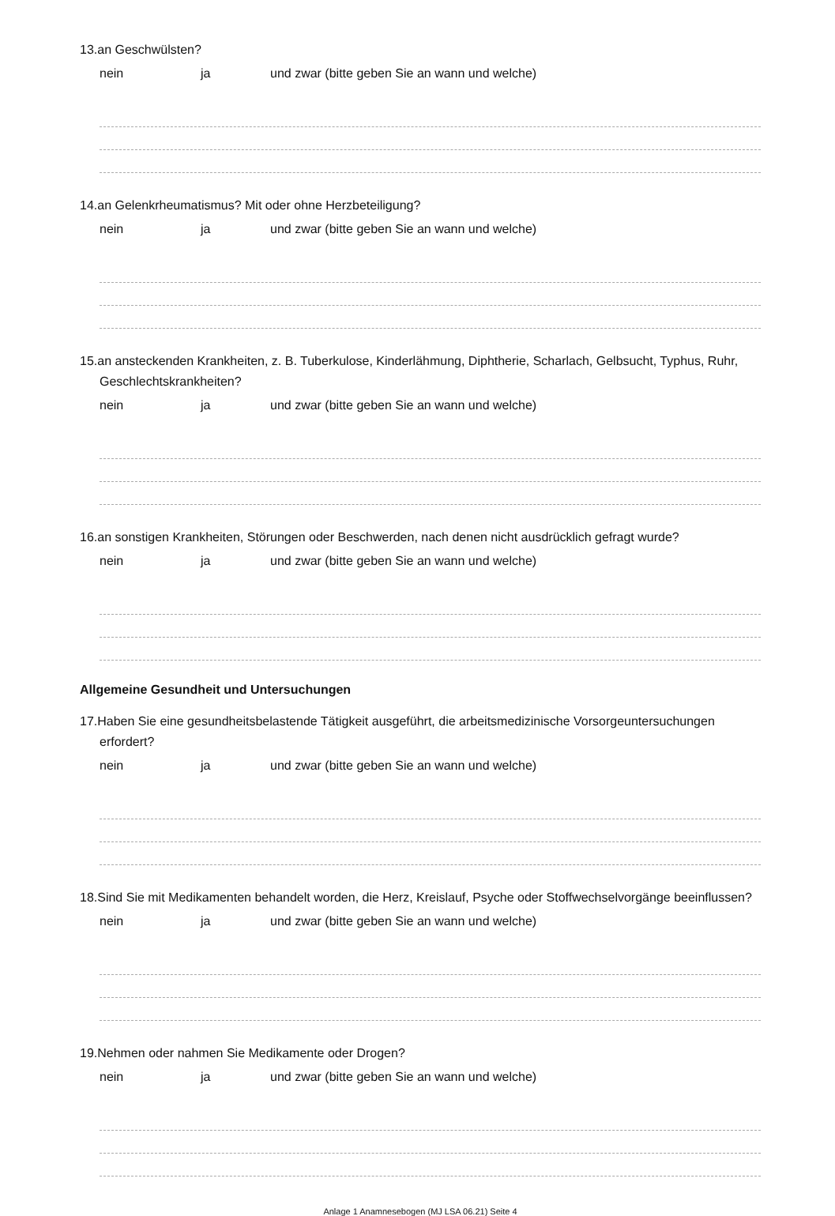13.an Geschwülsten?
nein ja und zwar (bitte geben Sie an wann und welche)
14.an Gelenkrheumatismus? Mit oder ohne Herzbeteiligung?
nein ja und zwar (bitte geben Sie an wann und welche)
15.an ansteckenden Krankheiten, z. B. Tuberkulose, Kinderlähmung, Diphtherie, Scharlach, Gelbsucht, Typhus, Ruhr, Geschlechtskrankheiten?
nein ja und zwar (bitte geben Sie an wann und welche)
16.an sonstigen Krankheiten, Störungen oder Beschwerden, nach denen nicht ausdrücklich gefragt wurde?
nein ja und zwar (bitte geben Sie an wann und welche)
Allgemeine Gesundheit und Untersuchungen
17.Haben Sie eine gesundheitsbelastende Tätigkeit ausgeführt, die arbeitsmedizinische Vorsorgeuntersuchungen erfordert?
nein ja und zwar (bitte geben Sie an wann und welche)
18.Sind Sie mit Medikamenten behandelt worden, die Herz, Kreislauf, Psyche oder Stoffwechselvorgänge beeinflussen?
nein ja und zwar (bitte geben Sie an wann und welche)
19.Nehmen oder nahmen Sie Medikamente oder Drogen?
nein ja und zwar (bitte geben Sie an wann und welche)
Anlage 1 Anamnesebogen (MJ LSA 06.21) Seite 4